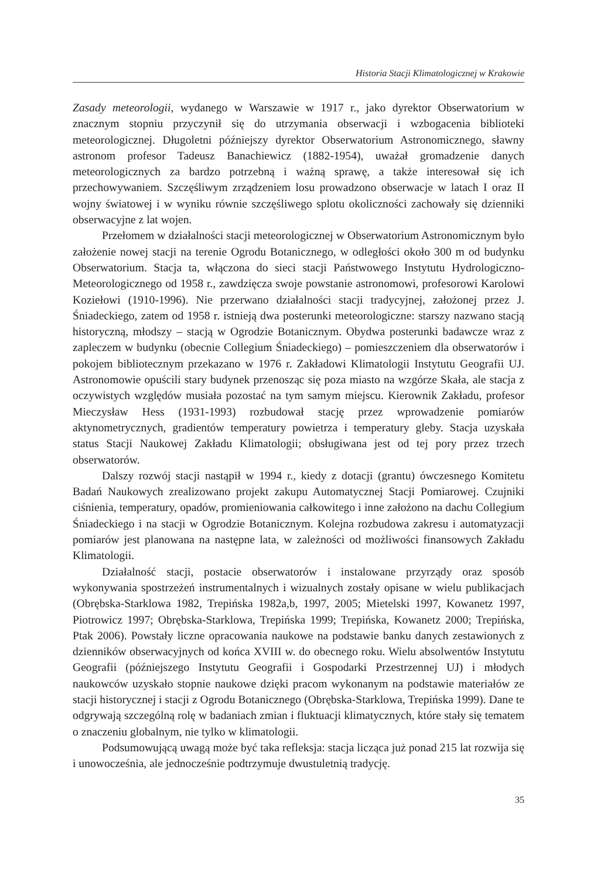Historia Stacji Klimatologicznej w Krakowie
Zasady meteorologii, wydanego w Warszawie w 1917 r., jako dyrektor Obserwatorium w znacznym stopniu przyczynił się do utrzymania obserwacji i wzbogacenia biblioteki meteorologicznej. Długoletni późniejszy dyrektor Obserwatorium Astronomicznego, sławny astronom profesor Tadeusz Banachiewicz (1882-1954), uważał gromadzenie danych meteorologicznych za bardzo potrzebną i ważną sprawę, a także interesował się ich przechowywaniem. Szczęśliwym zrządzeniem losu prowadzono obserwacje w latach I oraz II wojny światowej i w wyniku równie szczęśliwego splotu okoliczności zachowały się dzienniki obserwacyjne z lat wojen.
Przełomem w działalności stacji meteorologicznej w Obserwatorium Astronomicznym było założenie nowej stacji na terenie Ogrodu Botanicznego, w odległości około 300 m od budynku Obserwatorium. Stacja ta, włączona do sieci stacji Państwowego Instytutu Hydrologiczno-Meteorologicznego od 1958 r., zawdzięcza swoje powstanie astronomowi, profesorowi Karolowi Koziełowi (1910-1996). Nie przerwano działalności stacji tradycyjnej, założonej przez J. Śniadeckiego, zatem od 1958 r. istnieją dwa posterunki meteorologiczne: starszy nazwano stacją historyczną, młodszy – stacją w Ogrodzie Botanicznym. Obydwa posterunki badawcze wraz z zapleczem w budynku (obecnie Collegium Śniadeckiego) – pomieszczeniem dla obserwatorów i pokojem bibliotecznym przekazano w 1976 r. Zakładowi Klimatologii Instytutu Geografii UJ. Astronomowie opuścili stary budynek przenosząc się poza miasto na wzgórze Skała, ale stacja z oczywistych względów musiała pozostać na tym samym miejscu. Kierownik Zakładu, profesor Mieczysław Hess (1931-1993) rozbudował stację przez wprowadzenie pomiarów aktynometrycznych, gradientów temperatury powietrza i temperatury gleby. Stacja uzyskała status Stacji Naukowej Zakładu Klimatologii; obsługiwana jest od tej pory przez trzech obserwatorów.
Dalszy rozwój stacji nastąpił w 1994 r., kiedy z dotacji (grantu) ówczesnego Komitetu Badań Naukowych zrealizowano projekt zakupu Automatycznej Stacji Pomiarowej. Czujniki ciśnienia, temperatury, opadów, promieniowania całkowitego i inne założono na dachu Collegium Śniadeckiego i na stacji w Ogrodzie Botanicznym. Kolejna rozbudowa zakresu i automatyzacji pomiarów jest planowana na następne lata, w zależności od możliwości finansowych Zakładu Klimatologii.
Działalność stacji, postacie obserwatorów i instalowane przyrządy oraz sposób wykonywania spostrzeżeń instrumentalnych i wizualnych zostały opisane w wielu publikacjach (Obrębska-Starklowa 1982, Trepińska 1982a,b, 1997, 2005; Mietelski 1997, Kowanetz 1997, Piotrowicz 1997; Obrębska-Starklowa, Trepińska 1999; Trepińska, Kowanetz 2000; Trepińska, Ptak 2006). Powstały liczne opracowania naukowe na podstawie banku danych zestawionych z dzienników obserwacyjnych od końca XVIII w. do obecnego roku. Wielu absolwentów Instytutu Geografii (późniejszego Instytutu Geografii i Gospodarki Przestrzennej UJ) i młodych naukowców uzyskało stopnie naukowe dzięki pracom wykonanym na podstawie materiałów ze stacji historycznej i stacji z Ogrodu Botanicznego (Obrębska-Starklowa, Trepińska 1999). Dane te odgrywają szczególną rolę w badaniach zmian i fluktuacji klimatycznych, które stały się tematem o znaczeniu globalnym, nie tylko w klimatologii.
Podsumowującą uwagą może być taka refleksja: stacja licząca już ponad 215 lat rozwija się i unowocześnia, ale jednocześnie podtrzymuje dwustuletnią tradycję.
35